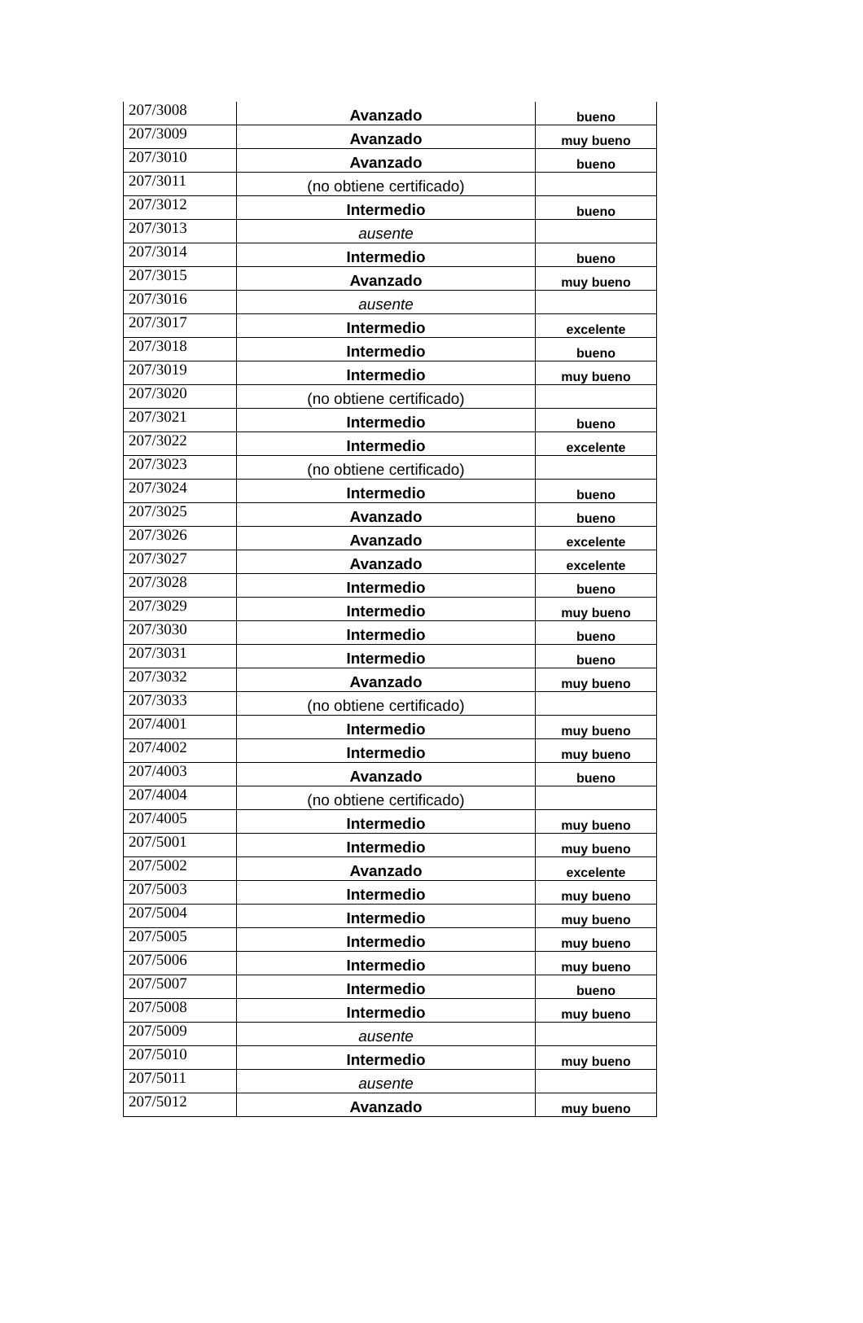| 207/3008 | Avanzado | bueno |
| 207/3009 | Avanzado | muy bueno |
| 207/3010 | Avanzado | bueno |
| 207/3011 | (no obtiene certificado) | |
| 207/3012 | Intermedio | bueno |
| 207/3013 | ausente | |
| 207/3014 | Intermedio | bueno |
| 207/3015 | Avanzado | muy bueno |
| 207/3016 | ausente | |
| 207/3017 | Intermedio | excelente |
| 207/3018 | Intermedio | bueno |
| 207/3019 | Intermedio | muy bueno |
| 207/3020 | (no obtiene certificado) | |
| 207/3021 | Intermedio | bueno |
| 207/3022 | Intermedio | excelente |
| 207/3023 | (no obtiene certificado) | |
| 207/3024 | Intermedio | bueno |
| 207/3025 | Avanzado | bueno |
| 207/3026 | Avanzado | excelente |
| 207/3027 | Avanzado | excelente |
| 207/3028 | Intermedio | bueno |
| 207/3029 | Intermedio | muy bueno |
| 207/3030 | Intermedio | bueno |
| 207/3031 | Intermedio | bueno |
| 207/3032 | Avanzado | muy bueno |
| 207/3033 | (no obtiene certificado) | |
| 207/4001 | Intermedio | muy bueno |
| 207/4002 | Intermedio | muy bueno |
| 207/4003 | Avanzado | bueno |
| 207/4004 | (no obtiene certificado) | |
| 207/4005 | Intermedio | muy bueno |
| 207/5001 | Intermedio | muy bueno |
| 207/5002 | Avanzado | excelente |
| 207/5003 | Intermedio | muy bueno |
| 207/5004 | Intermedio | muy bueno |
| 207/5005 | Intermedio | muy bueno |
| 207/5006 | Intermedio | muy bueno |
| 207/5007 | Intermedio | bueno |
| 207/5008 | Intermedio | muy bueno |
| 207/5009 | ausente | |
| 207/5010 | Intermedio | muy bueno |
| 207/5011 | ausente | |
| 207/5012 | Avanzado | muy bueno |